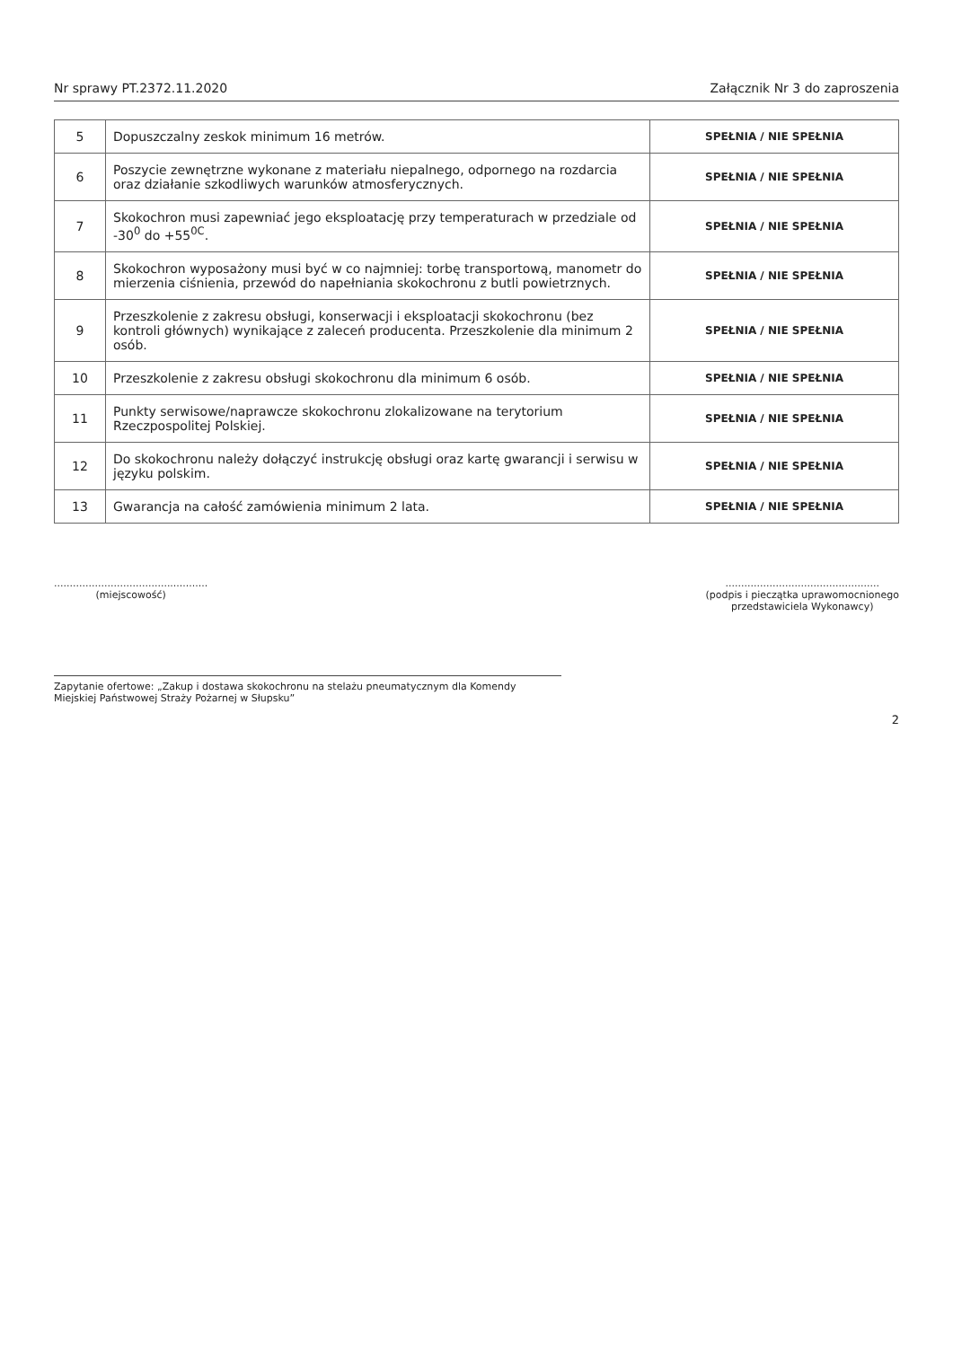Nr sprawy PT.2372.11.2020 Załącznik Nr 3 do zaproszenia
| 5 | Dopuszczalny zeskok minimum 16 metrów. | SPEŁNIA / NIE SPEŁNIA |
| 6 | Poszycie zewnętrzne wykonane z materiału niepalnego, odpornego na rozdarcia oraz działanie szkodliwych warunków atmosferycznych. | SPEŁNIA / NIE SPEŁNIA |
| 7 | Skokochron musi zapewniać jego eksploatację przy temperaturach w przedziale od -30<sup>0</sup> do +55<sup>0C</sup>. | SPEŁNIA / NIE SPEŁNIA |
| 8 | Skokochron wyposażony musi być w co najmniej: torbę transportową, manometr do mierzenia ciśnienia, przewód do napełniania skokochronu z butli powietrznych. | SPEŁNIA / NIE SPEŁNIA |
| 9 | Przeszkolenie z zakresu obsługi, konserwacji i eksploatacji skokochronu (bez kontroli głównych) wynikające z zaleceń producenta. Przeszkolenie dla minimum 2 osób. | SPEŁNIA / NIE SPEŁNIA |
| 10 | Przeszkolenie z zakresu obsługi skokochronu dla minimum 6 osób. | SPEŁNIA / NIE SPEŁNIA |
| 11 | Punkty serwisowe/naprawcze skokochronu zlokalizowane na terytorium Rzeczpospolitej Polskiej. | SPEŁNIA / NIE SPEŁNIA |
| 12 | Do skokochronu należy dołączyć instrukcję obsługi oraz kartę gwarancji i serwisu w języku polskim. | SPEŁNIA / NIE SPEŁNIA |
| 13 | Gwarancja na całość zamówienia minimum 2 lata. | SPEŁNIA / NIE SPEŁNIA |
.................................................
(miejscowość)
.................................................
(podpis i pieczątka uprawomocnionego
przedstawiciela Wykonawcy)
Zapytanie ofertowe: „Zakup i dostawa skokochronu na stelażu pneumatycznym dla Komendy Miejskiej Państwowej Straży Pożarnej w Słupsku”
2